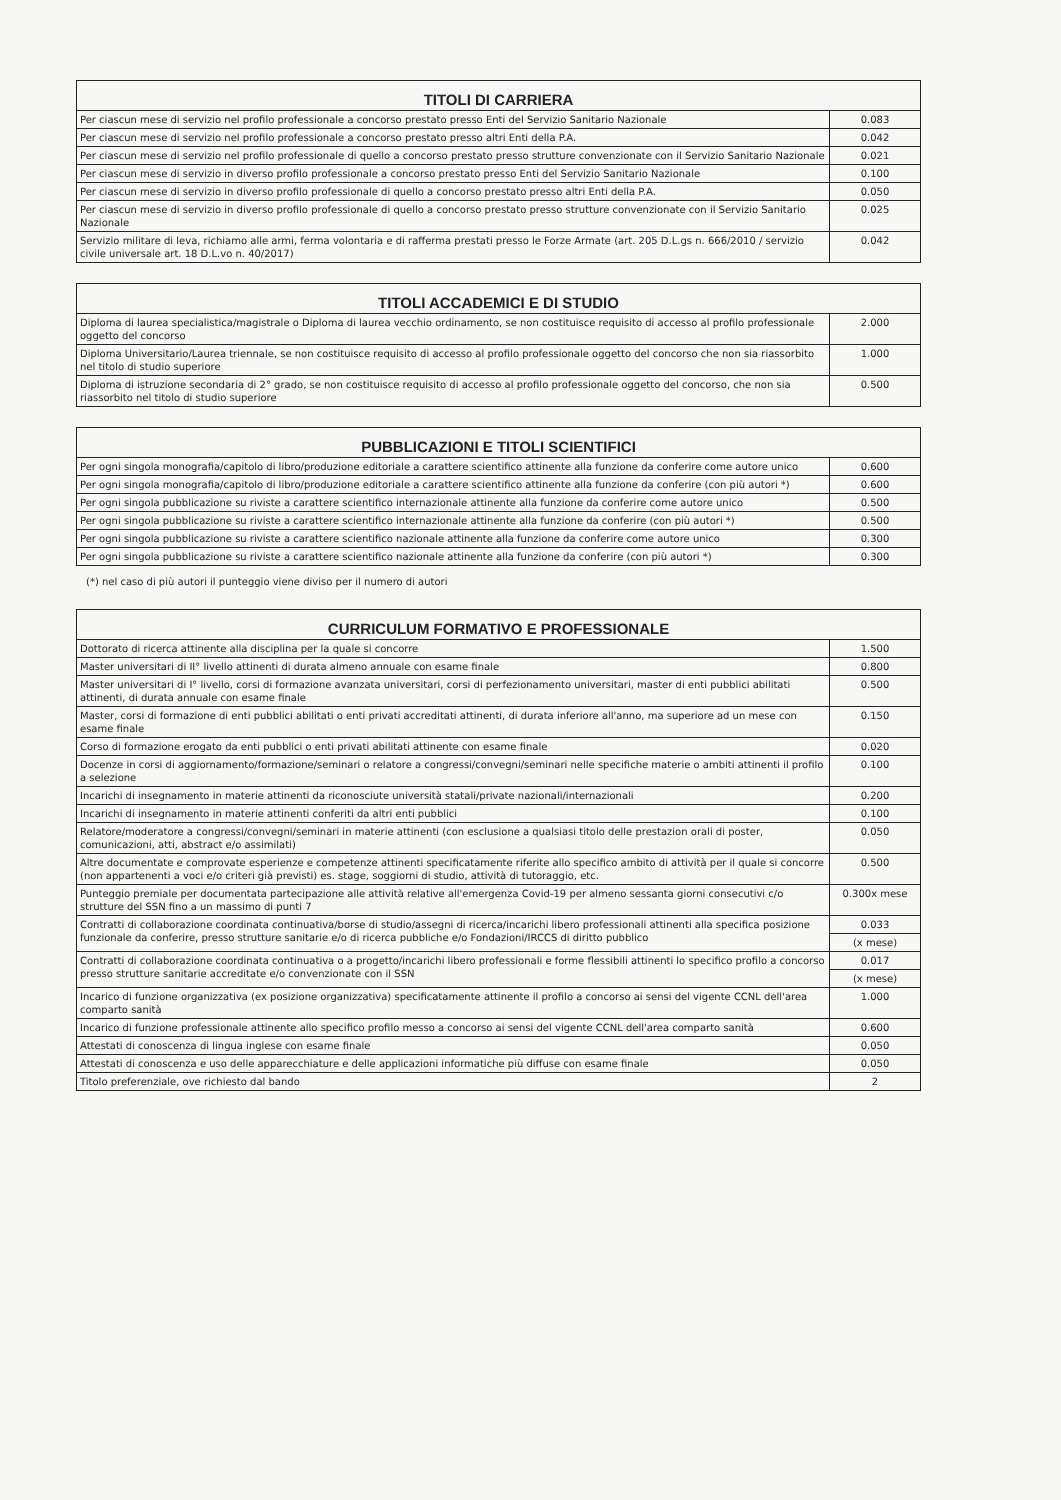| TITOLI DI CARRIERA | |
| --- | --- |
| Per ciascun mese di servizio nel profilo professionale a concorso prestato presso Enti del Servizio Sanitario Nazionale | 0.083 |
| Per ciascun mese di servizio nel profilo professionale a concorso prestato presso altri Enti della P.A. | 0.042 |
| Per ciascun mese di servizio nel profilo professionale di quello a concorso prestato presso strutture convenzionate con il Servizio Sanitario Nazionale | 0.021 |
| Per ciascun mese di servizio in diverso profilo professionale a concorso prestato presso Enti del Servizio Sanitario Nazionale | 0.100 |
| Per ciascun mese di servizio in diverso profilo professionale di quello a concorso prestato presso altri Enti della P.A. | 0.050 |
| Per ciascun mese di servizio in diverso profilo professionale di quello a concorso prestato presso strutture convenzionate con il Servizio Sanitario Nazionale | 0.025 |
| Servizio militare di leva, richiamo alle armi, ferma volontaria e di rafferma prestati presso le Forze Armate (art. 205 D.L.gs n. 666/2010 / servizio civile universale art. 18 D.L.vo n. 40/2017) | 0.042 |
| TITOLI ACCADEMICI E DI STUDIO | |
| --- | --- |
| Diploma di laurea specialistica/magistrale o Diploma di laurea vecchio ordinamento, se non costituisce requisito di accesso al profilo professionale oggetto del concorso | 2.000 |
| Diploma Universitario/Laurea triennale, se non costituisce requisito di accesso al profilo professionale oggetto del concorso che non sia riassorbito nel titolo di studio superiore | 1.000 |
| Diploma di istruzione secondaria di 2° grado, se non costituisce requisito di accesso al profilo professionale oggetto del concorso, che non sia riassorbito nel titolo di studio superiore | 0.500 |
| PUBBLICAZIONI E TITOLI SCIENTIFICI | |
| --- | --- |
| Per ogni singola monografia/capitolo di libro/produzione editoriale a carattere scientifico attinente alla funzione da conferire come autore unico | 0.600 |
| Per ogni singola monografia/capitolo di libro/produzione editoriale a carattere scientifico attinente alla funzione da conferire (con più autori *) | 0.600 |
| Per ogni singola pubblicazione su riviste a carattere scientifico internazionale attinente alla funzione da conferire come autore unico | 0.500 |
| Per ogni singola pubblicazione su riviste a carattere scientifico internazionale attinente alla funzione da conferire (con più autori *) | 0.500 |
| Per ogni singola pubblicazione su riviste a carattere scientifico nazionale attinente alla funzione da conferire come autore unico | 0.300 |
| Per ogni singola pubblicazione su riviste a carattere scientifico nazionale attinente alla funzione da conferire (con più autori *) | 0.300 |
(*) nel caso di più autori il punteggio viene diviso per il numero di autori
| CURRICULUM FORMATIVO E PROFESSIONALE | |
| --- | --- |
| Dottorato di ricerca attinente alla disciplina per la quale si concorre | 1.500 |
| Master universitari di II° livello attinenti di durata almeno annuale con esame finale | 0.800 |
| Master universitari di I° livello, corsi di formazione avanzata universitari, corsi di perfezionamento universitari, master di enti pubblici abilitati attinenti, di durata annuale con esame finale | 0.500 |
| Master, corsi di formazione di enti pubblici abilitati o enti privati accreditati attinenti, di durata inferiore all'anno, ma superiore ad un mese con esame finale | 0.150 |
| Corso di formazione erogato da enti pubblici o enti privati abilitati attinente con esame finale | 0.020 |
| Docenze in corsi di aggiornamento/formazione/seminari o relatore a congressi/convegni/seminari nelle specifiche materie o ambiti attinenti il profilo a selezione | 0.100 |
| Incarichi di insegnamento in materie attinenti da riconosciute università statali/private nazionali/internazionali | 0.200 |
| Incarichi di insegnamento in materie attinenti conferiti da altri enti pubblici | 0.100 |
| Relatore/moderatore a congressi/convegni/seminari in materie attinenti (con esclusione a qualsiasi titolo delle prestazion orali di poster, comunicazioni, atti, abstract e/o assimilati) | 0.050 |
| Altre documentate e comprovate esperienze e competenze attinenti specificatamente riferite allo specifico ambito di attività per il quale si concorre (non appartenenti a voci e/o criteri già previsti) es. stage, soggiorni di studio, attività di tutoraggio, etc. | 0.500 |
| Punteggio premiale per documentata partecipazione alle attività relative all'emergenza Covid-19 per almeno sessanta giorni consecutivi c/o strutture del SSN fino a un massimo di punti 7 | 0.300x mese |
| Contratti di collaborazione coordinata continuativa/borse di studio/assegni di ricerca/incarichi libero professionali attinenti alla specifica posizione funzionale da conferire, presso strutture sanitarie e/o di ricerca pubbliche e/o Fondazioni/IRCCS di diritto pubblico | 0.033 |
| | (x mese) |
| Contratti di collaborazione coordinata continuativa o a progetto/incarichi libero professionali e forme flessibili attinenti lo specifico profilo a concorso presso strutture sanitarie accreditate e/o convenzionate con il SSN | 0.017 |
| | (x mese) |
| Incarico di funzione organizzativa (ex posizione organizzativa) specificatamente attinente il profilo a concorso ai sensi del vigente CCNL dell'area comparto sanità | 1.000 |
| Incarico di funzione professionale attinente allo specifico profilo messo a concorso ai sensi del vigente CCNL dell'area comparto sanità | 0.600 |
| Attestati di conoscenza di lingua inglese con esame finale | 0.050 |
| Attestati di conoscenza e uso delle apparecchiature e delle applicazioni informatiche più diffuse con esame finale | 0.050 |
| Titolo preferenziale, ove richiesto dal bando | 2 |